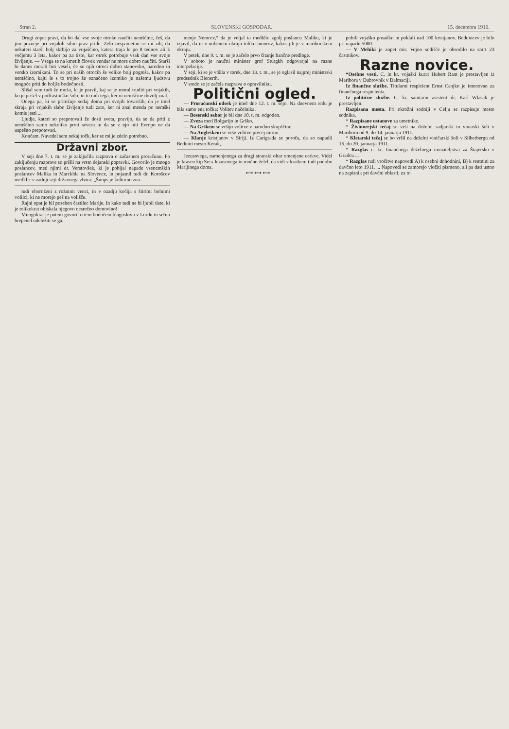Stran 2. SLOVENSKI GOSPODAR. 15. decembra 1910.
Drugi zopet pravi, da bo dal vse svoje otroke naučiti nemščine, češ, da jim pozneje pri vojakih silno prav pride. Zelo nespametno se mi zdi, da nekateri starši bolj skrbijo za vojaščino, katera traja le po 8 tednov ali k večjemu 3 leta, kakor pa za tisto, kar otrok potrebuje vsak dan vse svoje življenje. — Vsega se na kmetih človek vendar ne more dobro naučiti. Starši bi danes morali biti veseli, če so njih otroci dobro stanovsko, narodno in versko izomikani. To se pri naših otrocih še veliko bolj pogreša, kakor pa nemščino, kajti le s to trojno že označeno izomiko je našemu ljudstvu mogoče priti do boljše bodočnosti.
Slišal sem tudi že moža, ki je pravil, kaj se je moral truditi pri vojakih, ko je prišel v podčastniško šolo, in to radi tega, ker ni nemščine dovolj znal.
Onega pa, ki se pritožuje sedaj doma pri svojih tovariših, da je imel skraja pri vojakih slabo življenje tudi zato, ker ni znal menda po nemški komis jesti ...
Ljudje, kateri so prepotovali že dosti sveta, pravijo, da se da priti z nemščino samo nekoliko proti severu in da se z njo niti Evropo ne da uspešno prepotovati.
Končam. Navedel sem nekaj točk, ker se mi je zdelo potrebno.
Državni zbor.
V seji dne 7. t. m. se je zaključila razprava o začasnem proračunu. Po zaključenju razprave so prišli na vrsto dejanski popravki. Govorilo je mnogo poslancev, med njimi dr. Verstovšek, ki je pobijal napade vsenemških poslancev Malika in Marckhla na Slovence, in pojasnil tudi dr. Korošcev medklic v zadnji seji državnega zbora: „Šnops je kulturno zna-
tudi oboroženi z rožnimi venci, in v ozadju kočija s štirimi bolnimi volilci, ki ne morejo peš na volišče.
Rajni opat je bil poseben častilec Marije. In kako tudi ne bi ljubil tiste, ki je tolikokrat obiskala njegovo nesrečno domovino!
Mnogokrat je potem govoril o tem bodočem blagoslovu v Lurdu in srčno hrepenel udeležiti se ga.
menje Nemcev,“ da je veljal ta medklic zgolj poslancu Maliku, ki je izjavil, da ni v nobenem okraju toliko umorov, kakor jih je v mariborskem okraju.
V petek, dne 9. t. m. se je začelo prvo čitanje bančne predloge.
V soboto je naučni minister grof Stürgkh odgovarjal na razne interpelacije.
V seji, ki se je vršila v torek, dne 13. t. m., se je oglasil najprej ministrski predsednik Bienerth.
V sredo se je začela razprava o opravilniku.
Politični ogled.
— Proračunski odsek je imel dne 12. t. m. sejo. Na dnevnem redu je bila samo ena točka: Volitev načelnika.
— Bosenski sabor je bil dne 10. t. m. odgoden.
— Zveza med Bolgarijo in Grško.
— Na Grškem se vršijo volitve v narodno skupščino.
— Na Angleškem se vrše volitve precej mirno.
— Klanje kristjanov v Siriji. Iz Carigrada se poroča, da so napadli Beduini mesto Kerak,
Jezusovega, namenjenega za drugi stranski oltar omenjene cerkve. Videl je krasen kip Srca Jezusovega in močno želel, da vidi v kratkem tudi podobo Marijinega doma.
⟷ ⟷ ⟷
pobili vojaško posadko in poklali nad 100 kristjanov. Beduincev je bilo pri napadu 5000.
— V Mehiki je zopet mir. Vojno sodišče je obsodilo na smrt 23 častnikov.
Razne novice.
*Osebne vesti. C. in kr. vojaški kurat Hubert Rant je prestavljen iz Maribora v Dubrovnik v Dalmaciji.
Iz finančne službe. Titularni respicient Ernst Canjko je imenovan za finančnega respicienta.
Iz politične službe. C. kr. sanitarni asistent dr. Karl Wlasak je prestavljen.
Razpisana mesta. Pri okrožni sodniji v Celju se razpisuje mesto sodnika.
* Razpisane ustanove za umetnike.
* Živinorejski tečaj se vrši na deželni sadjarski in vinarski šoli v Mariboru od 9. do 14. januarja 1911.
* Kletarski tečaj se bo vršil na deželni viničarski šoli v Silberbergu od 16. do 20. januarja 1911.
* Razglas c. kr. finančnega deželnega ravnateljstva za Štajersko v Gradcu ...
* Razglas radi vročitve napovedi A) k osebni dohodnini, B) k rentnini za davčno leto 1911. ... Napovedi se zamorejo vložiti pismeno, ali pa dati ustno na zapisnik pri davčni oblasti; za to